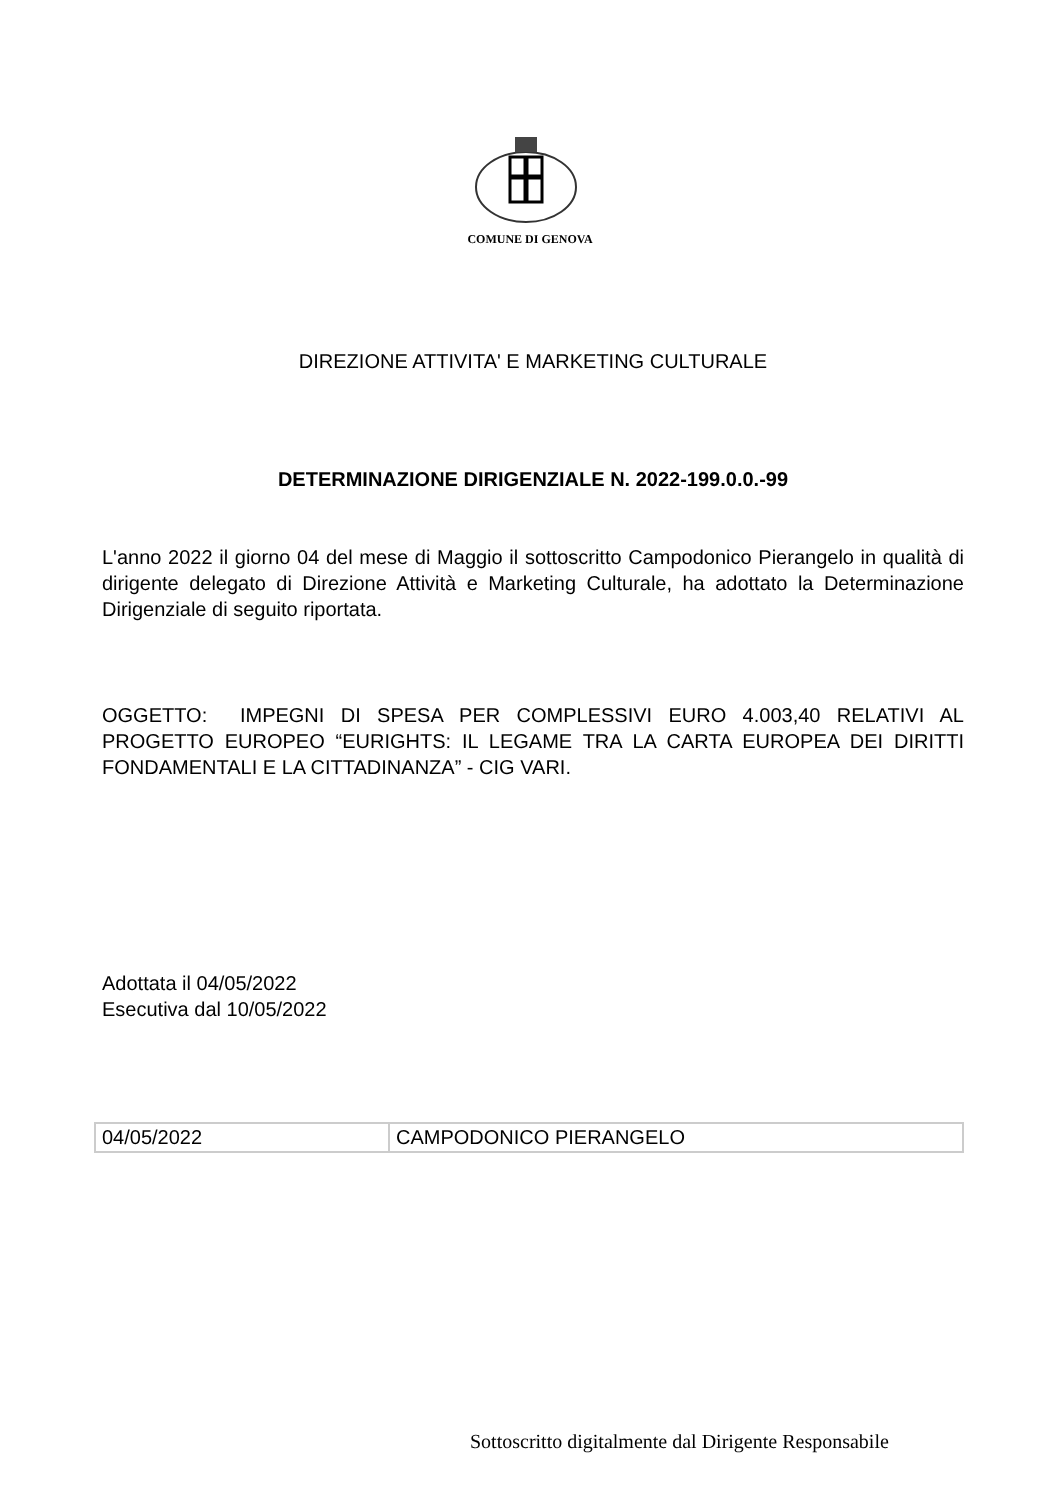COMUNE DI GENOVA
DIREZIONE ATTIVITA' E MARKETING CULTURALE
DETERMINAZIONE DIRIGENZIALE N. 2022-199.0.0.-99
L'anno 2022 il giorno 04 del mese di Maggio il sottoscritto Campodonico Pierangelo in qualità di dirigente delegato di Direzione Attività e Marketing Culturale, ha adottato la Determinazione Dirigenziale di seguito riportata.
OGGETTO: IMPEGNI DI SPESA PER COMPLESSIVI EURO 4.003,40 RELATIVI AL PROGETTO EUROPEO “EURIGHTS: IL LEGAME TRA LA CARTA EUROPEA DEI DIRITTI FONDAMENTALI E LA CITTADINANZA” - CIG VARI.
Adottata il 04/05/2022
Esecutiva dal 10/05/2022
| 04/05/2022 | CAMPODONICO PIERANGELO |
Sottoscritto digitalmente dal Dirigente Responsabile